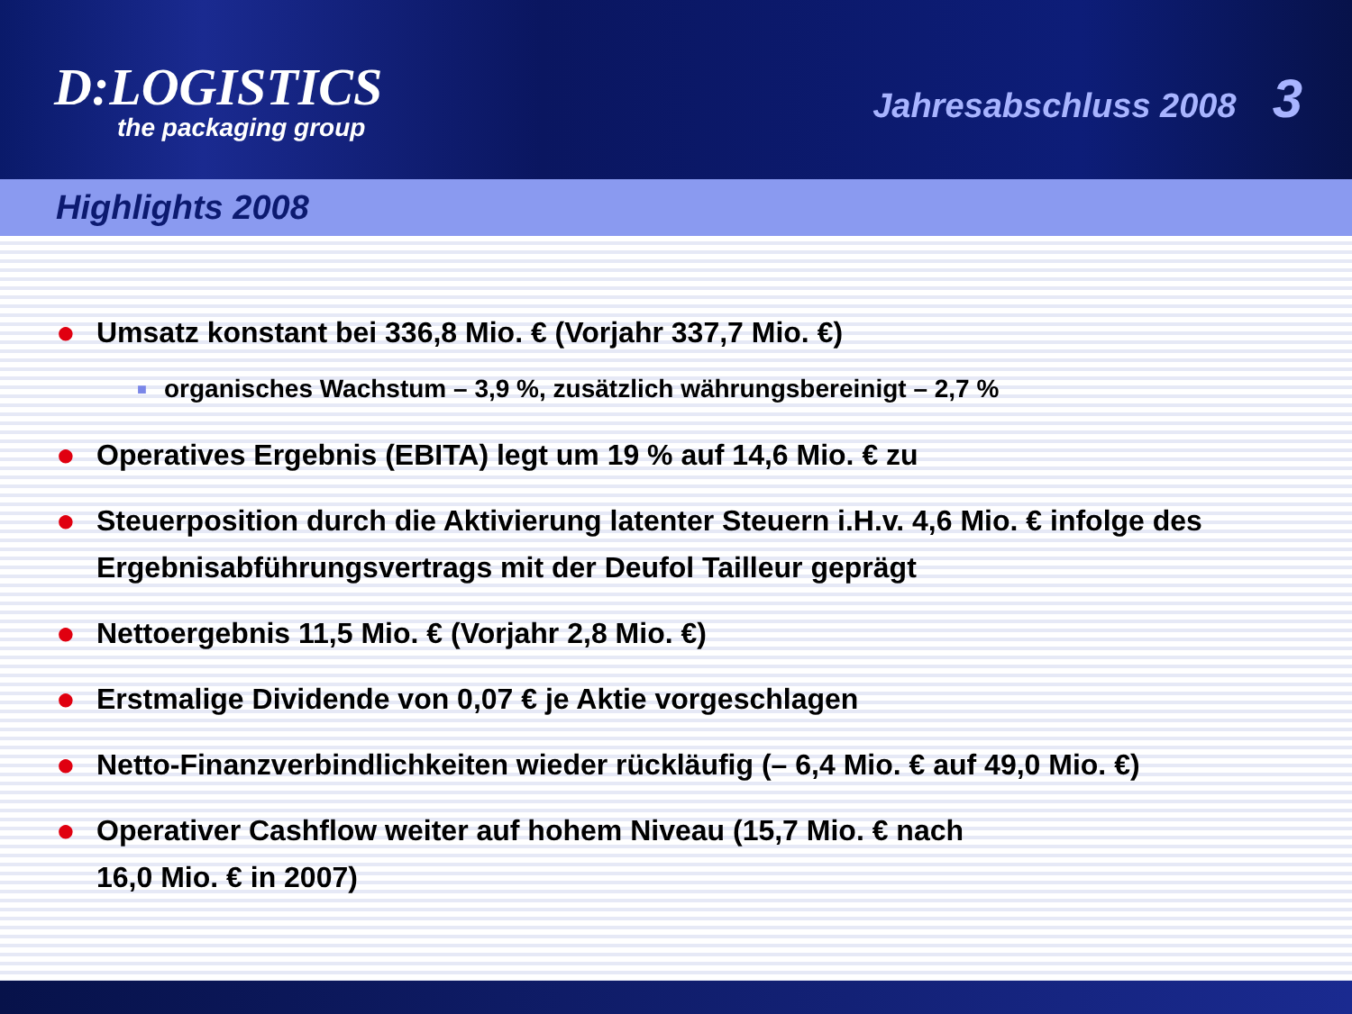D:LOGISTICS
the packaging group
Jahresabschluss 2008 3
Highlights 2008
● Umsatz konstant bei 336,8 Mio. € (Vorjahr 337,7 Mio. €)
■ organisches Wachstum – 3,9 %, zusätzlich währungsbereinigt – 2,7 %
● Operatives Ergebnis (EBITA) legt um 19 % auf 14,6 Mio. € zu
● Steuerposition durch die Aktivierung latenter Steuern i.H.v. 4,6 Mio. € infolge des Ergebnisabführungsvertrags mit der Deufol Tailleur geprägt
● Nettoergebnis 11,5 Mio. € (Vorjahr 2,8 Mio. €)
● Erstmalige Dividende von 0,07 € je Aktie vorgeschlagen
● Netto-Finanzverbindlichkeiten wieder rückläufig (– 6,4 Mio. € auf 49,0 Mio. €)
● Operativer Cashflow weiter auf hohem Niveau (15,7 Mio. € nach
16,0 Mio. € in 2007)